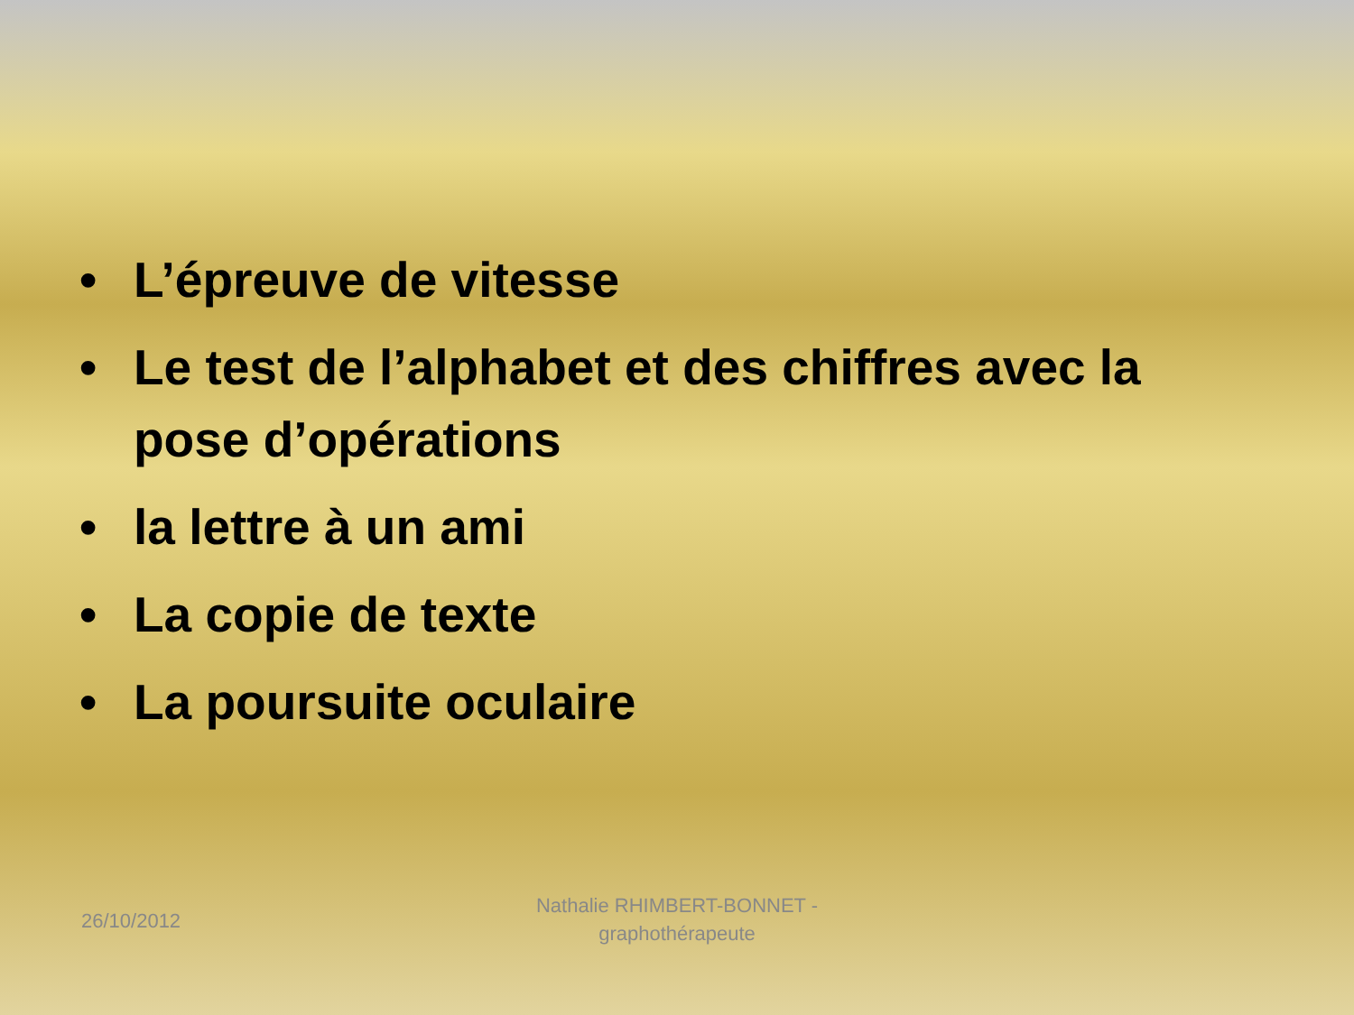• L’épreuve de vitesse
• Le test de l’alphabet et des chiffres avec la pose d’opérations
• la lettre à un ami
• La copie de texte
• La poursuite oculaire
26/10/2012
Nathalie RHIMBERT-BONNET - graphothérapeute